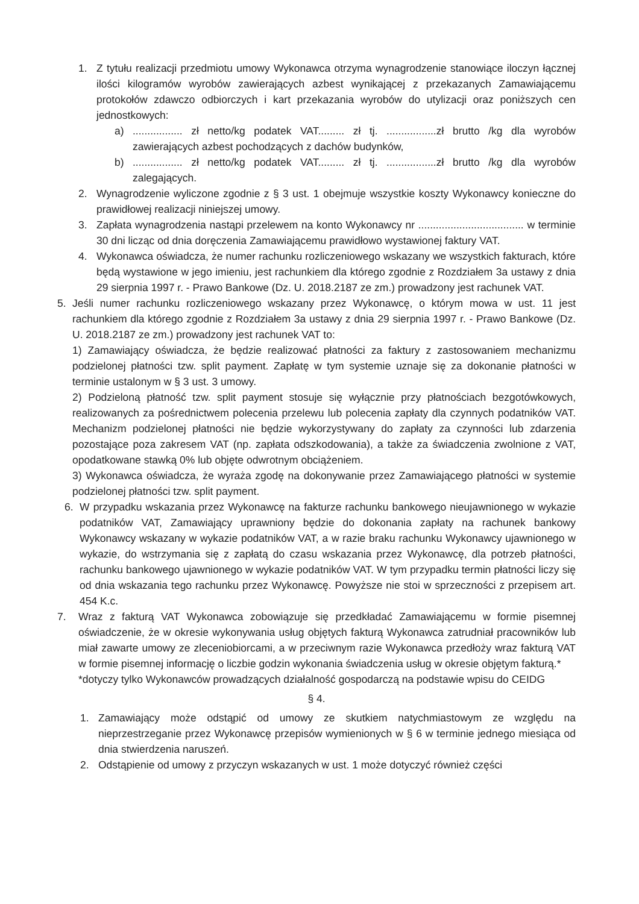1. Z tytułu realizacji przedmiotu umowy Wykonawca otrzyma wynagrodzenie stanowiące iloczyn łącznej ilości kilogramów wyrobów zawierających azbest wynikającej z przekazanych Zamawiającemu protokołów zdawczo odbiorczych i kart przekazania wyrobów do utylizacji oraz poniższych cen jednostkowych:
a) ................. zł netto/kg podatek VAT......... zł tj. .................zł brutto /kg dla wyrobów zawierających azbest pochodzących z dachów budynków,
b) ................. zł netto/kg podatek VAT......... zł tj. .................zł brutto /kg dla wyrobów zalegających.
2. Wynagrodzenie wyliczone zgodnie z § 3 ust. 1 obejmuje wszystkie koszty Wykonawcy konieczne do prawidłowej realizacji niniejszej umowy.
3. Zapłata wynagrodzenia nastąpi przelewem na konto Wykonawcy nr .................................... w terminie 30 dni licząc od dnia doręczenia Zamawiającemu prawidłowo wystawionej faktury VAT.
4. Wykonawca oświadcza, że numer rachunku rozliczeniowego wskazany we wszystkich fakturach, które będą wystawione w jego imieniu, jest rachunkiem dla którego zgodnie z Rozdziałem 3a ustawy z dnia 29 sierpnia 1997 r. - Prawo Bankowe (Dz. U. 2018.2187 ze zm.) prowadzony jest rachunek VAT.
5. Jeśli numer rachunku rozliczeniowego wskazany przez Wykonawcę, o którym mowa w ust. 11 jest rachunkiem dla którego zgodnie z Rozdziałem 3a ustawy z dnia 29 sierpnia 1997 r. - Prawo Bankowe (Dz. U. 2018.2187 ze zm.) prowadzony jest rachunek VAT to:
1) Zamawiający oświadcza, że będzie realizować płatności za faktury z zastosowaniem mechanizmu podzielonej płatności tzw. split payment. Zapłatę w tym systemie uznaje się za dokonanie płatności w terminie ustalonym w § 3 ust. 3 umowy.
2) Podzieloną płatność tzw. split payment stosuje się wyłącznie przy płatnościach bezgotówkowych, realizowanych za pośrednictwem polecenia przelewu lub polecenia zapłaty dla czynnych podatników VAT. Mechanizm podzielonej płatności nie będzie wykorzystywany do zapłaty za czynności lub zdarzenia pozostające poza zakresem VAT (np. zapłata odszkodowania), a także za świadczenia zwolnione z VAT, opodatkowane stawką 0% lub objęte odwrotnym obciążeniem.
3) Wykonawca oświadcza, że wyraża zgodę na dokonywanie przez Zamawiającego płatności w systemie podzielonej płatności tzw. split payment.
6. W przypadku wskazania przez Wykonawcę na fakturze rachunku bankowego nieujawnionego w wykazie podatników VAT, Zamawiający uprawniony będzie do dokonania zapłaty na rachunek bankowy Wykonawcy wskazany w wykazie podatników VAT, a w razie braku rachunku Wykonawcy ujawnionego w wykazie, do wstrzymania się z zapłatą do czasu wskazania przez Wykonawcę, dla potrzeb płatności, rachunku bankowego ujawnionego w wykazie podatników VAT. W tym przypadku termin płatności liczy się od dnia wskazania tego rachunku przez Wykonawcę. Powyższe nie stoi w sprzeczności z przepisem art. 454 K.c.
7. Wraz z fakturą VAT Wykonawca zobowiązuje się przedkładać Zamawiającemu w formie pisemnej oświadczenie, że w okresie wykonywania usług objętych fakturą Wykonawca zatrudniał pracowników lub miał zawarte umowy ze zleceniobiorcami, a w przeciwnym razie Wykonawca przedłoży wraz fakturą VAT w formie pisemnej informację o liczbie godzin wykonania świadczenia usług w okresie objętym fakturą.*
*dotyczy tylko Wykonawców prowadzących działalność gospodarczą na podstawie wpisu do CEIDG
§ 4.
1. Zamawiający może odstąpić od umowy ze skutkiem natychmiastowym ze względu na nieprzestrzeganie przez Wykonawcę przepisów wymienionych w § 6 w terminie jednego miesiąca od dnia stwierdzenia naruszeń.
2. Odstąpienie od umowy z przyczyn wskazanych w ust. 1 może dotyczyć również części